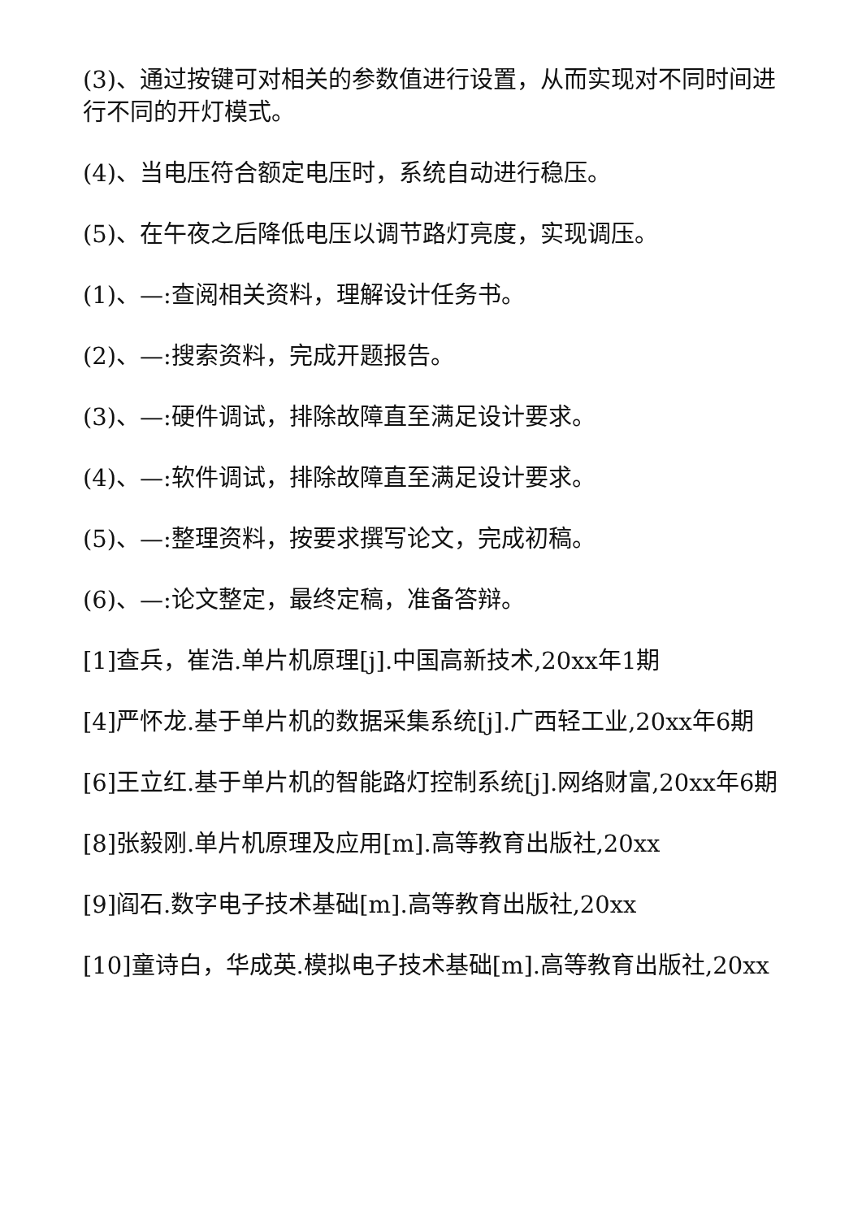(3)、通过按键可对相关的参数值进行设置，从而实现对不同时间进行不同的开灯模式。
(4)、当电压符合额定电压时，系统自动进行稳压。
(5)、在午夜之后降低电压以调节路灯亮度，实现调压。
(1)、—:查阅相关资料，理解设计任务书。
(2)、—:搜索资料，完成开题报告。
(3)、—:硬件调试，排除故障直至满足设计要求。
(4)、—:软件调试，排除故障直至满足设计要求。
(5)、—:整理资料，按要求撰写论文，完成初稿。
(6)、—:论文整定，最终定稿，准备答辩。
[1]查兵，崔浩.单片机原理[j].中国高新技术,20xx年1期
[4]严怀龙.基于单片机的数据采集系统[j].广西轻工业,20xx年6期
[6]王立红.基于单片机的智能路灯控制系统[j].网络财富,20xx年6期
[8]张毅刚.单片机原理及应用[m].高等教育出版社,20xx
[9]阎石.数字电子技术基础[m].高等教育出版社,20xx
[10]童诗白，华成英.模拟电子技术基础[m].高等教育出版社,20xx